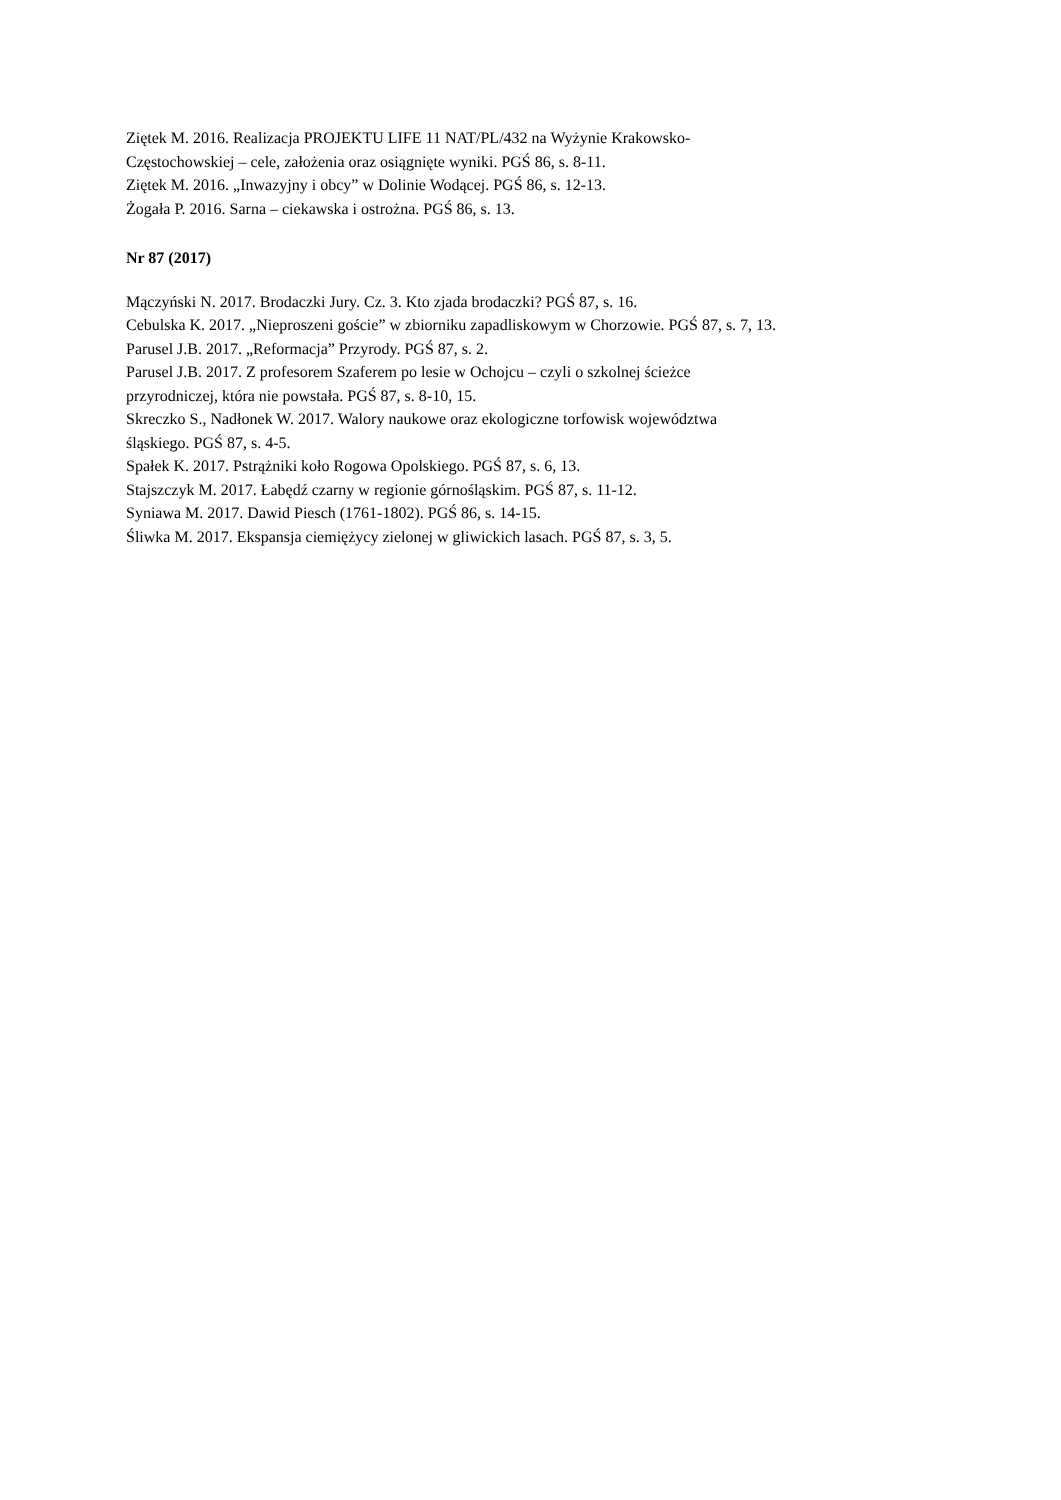Ziętek M. 2016. Realizacja PROJEKTU LIFE 11 NAT/PL/432 na Wyżynie Krakowsko-
Częstochowskiej – cele, założenia oraz osiągnięte wyniki. PGŚ 86, s. 8-11.
Ziętek M. 2016. „Inwazyjny i obcy” w Dolinie Wodącej. PGŚ 86, s. 12-13.
Żogała P. 2016. Sarna – ciekawska i ostrożna. PGŚ 86, s. 13.
Nr 87 (2017)
Mączyński N. 2017. Brodaczki Jury. Cz. 3. Kto zjada brodaczki? PGŚ 87, s. 16.
Cebulska K. 2017. „Nieproszeni goście” w zbiorniku zapadliskowym w Chorzowie. PGŚ 87, s. 7, 13.
Parusel J.B. 2017. „Reformacja” Przyrody. PGŚ 87, s. 2.
Parusel J.B. 2017. Z profesorem Szaferem po lesie w Ochojcu – czyli o szkolnej ścieżce
przyrodniczej, która nie powstała. PGŚ 87, s. 8-10, 15.
Skreczko S., Nadłonek W. 2017. Walory naukowe oraz ekologiczne torfowisk województwa
śląskiego. PGŚ 87, s. 4-5.
Spałek K. 2017. Pstrążniki koło Rogowa Opolskiego. PGŚ 87, s. 6, 13.
Stajszczyk M. 2017. Łabędź czarny w regionie górnośląskim. PGŚ 87, s. 11-12.
Syniawa M. 2017. Dawid Piesch (1761-1802). PGŚ 86, s. 14-15.
Śliwka M. 2017. Ekspansja ciemiężycy zielonej w gliwickich lasach. PGŚ 87, s. 3, 5.